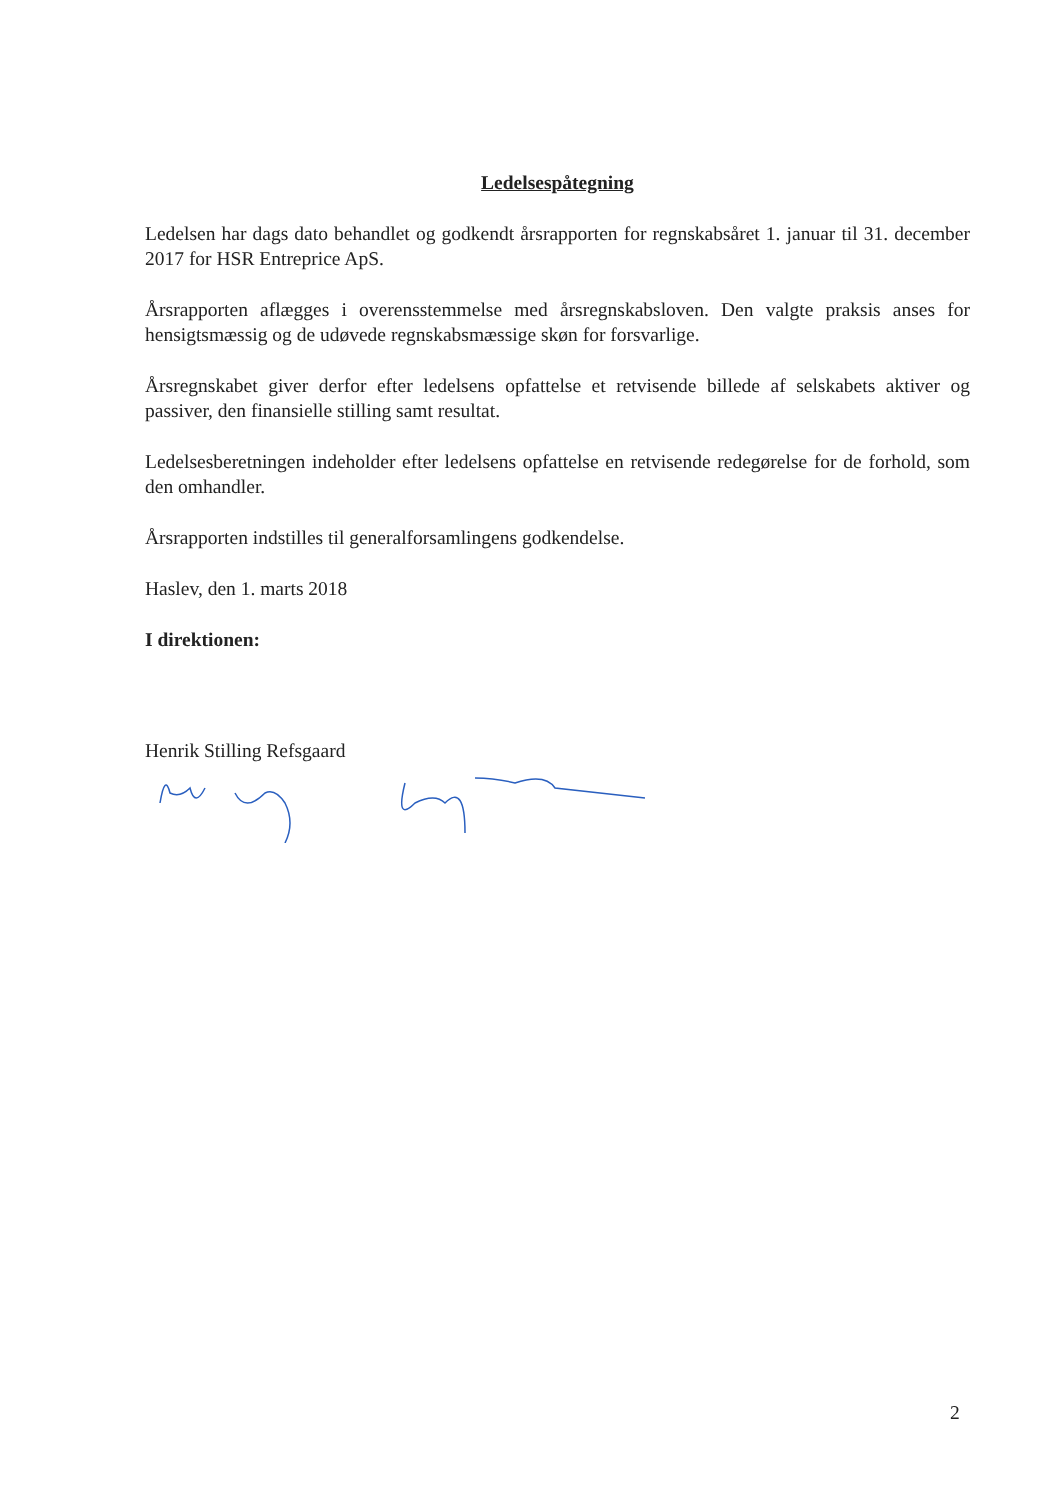Ledelsespåtegning
Ledelsen har dags dato behandlet og godkendt årsrapporten for regnskabsåret 1. januar til 31. december 2017 for HSR Entreprice ApS.
Årsrapporten aflægges i overensstemmelse med årsregnskabsloven. Den valgte praksis anses for hensigtsmæssig og de udøvede regnskabsmæssige skøn for forsvarlige.
Årsregnskabet giver derfor efter ledelsens opfattelse et retvisende billede af selskabets aktiver og passiver, den finansielle stilling samt resultat.
Ledelsesberetningen indeholder efter ledelsens opfattelse en retvisende redegørelse for de forhold, som den omhandler.
Årsrapporten indstilles til generalforsamlingens godkendelse.
Haslev, den 1. marts 2018
I direktionen:
Henrik Stilling Refsgaard
2